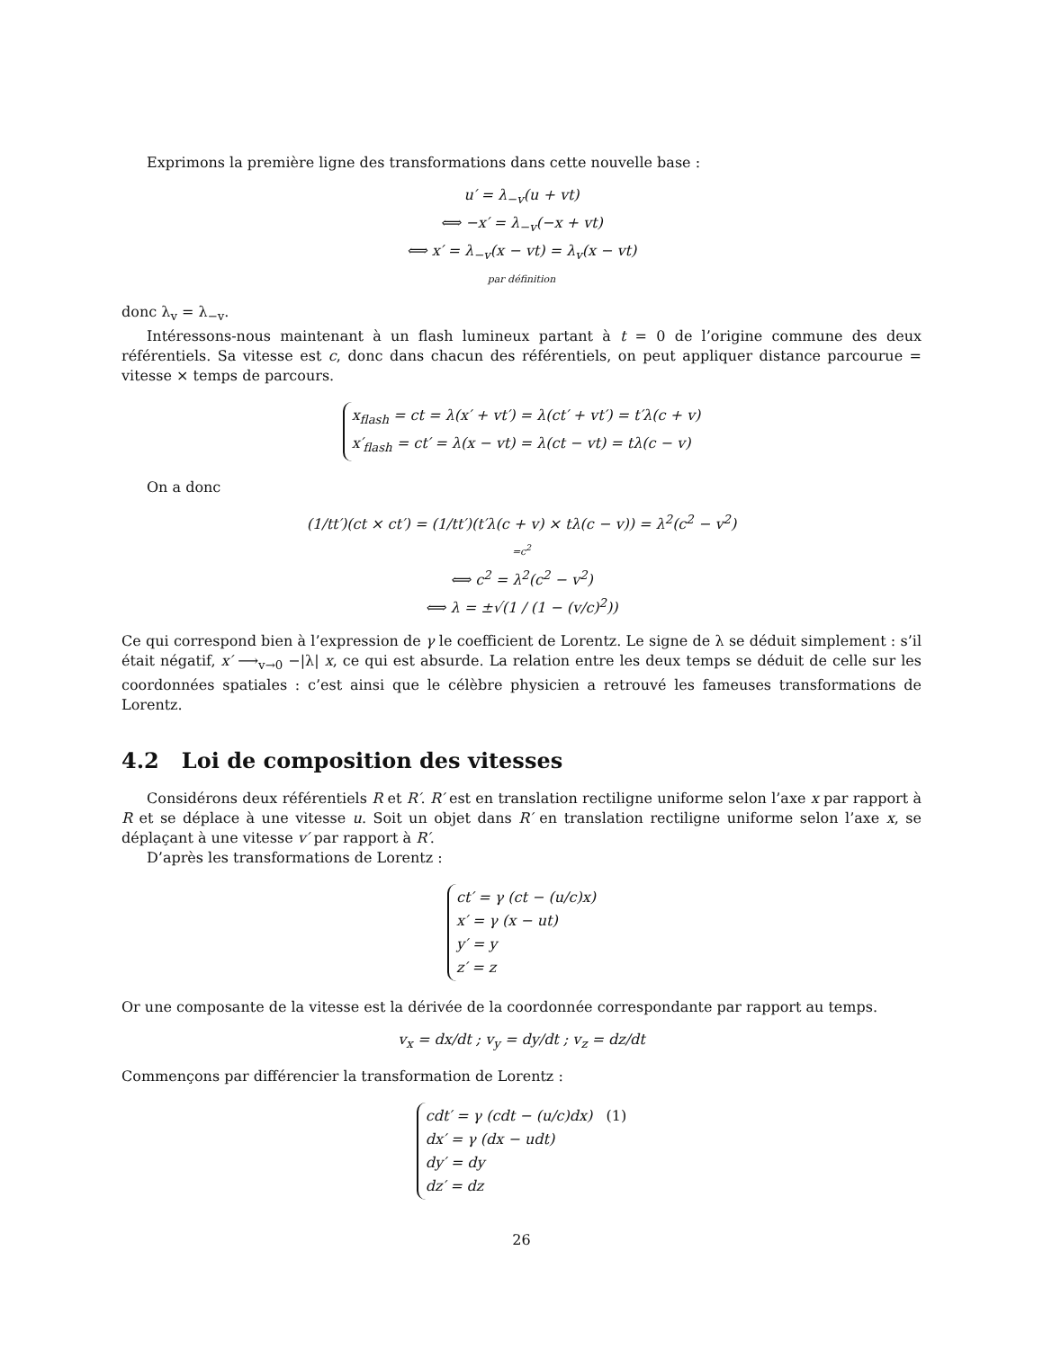Exprimons la première ligne des transformations dans cette nouvelle base :
u′ = λ<sub>−v</sub>(u + vt)
⟺ −x′ = λ<sub>−v</sub>(−x + vt)
⟺ x′ = λ<sub>−v</sub>(x − vt) = λ<sub>v</sub>(x − vt)
par définition
donc λ<sub>v</sub> = λ<sub>−v</sub>.
Intéressons-nous maintenant à un flash lumineux partant à t = 0 de l’origine commune des deux référentiels. Sa vitesse est c, donc dans chacun des référentiels, on peut appliquer distance parcourue = vitesse × temps de parcours.
x<sub>flash</sub> = ct = λ(x′ + vt′) = λ(ct′ + vt′) = t′λ(c + v)
x′<sub>flash</sub> = ct′ = λ(x − vt) = λ(ct − vt) = tλ(c − v)
On a donc
(1/tt′)(ct × ct′) = (1/tt′)(t′λ(c + v) × tλ(c − v)) = λ<sup>2</sup>(c<sup>2</sup> − v<sup>2</sup>)
=c<sup>2</sup>
⟺ c<sup>2</sup> = λ<sup>2</sup>(c<sup>2</sup> − v<sup>2</sup>)
⟺ λ = ±√(1 / (1 − (v/c)<sup>2</sup>))
Ce qui correspond bien à l’expression de γ le coefficient de Lorentz. Le signe de λ se déduit simplement : s’il était négatif, x′ ⟶<sub>v→0</sub> −|λ| x, ce qui est absurde. La relation entre les deux temps se déduit de celle sur les coordonnées spatiales : c’est ainsi que le célèbre physicien a retrouvé les fameuses transformations de Lorentz.
4.2 Loi de composition des vitesses
Considérons deux référentiels R et R′. R′ est en translation rectiligne uniforme selon l’axe x par rapport à R et se déplace à une vitesse u. Soit un objet dans R′ en translation rectiligne uniforme selon l’axe x, se déplaçant à une vitesse v′ par rapport à R′.
D’après les transformations de Lorentz :
ct′ = γ (ct − (u/c)x)
x′ = γ (x − ut)
y′ = y
z′ = z
Or une composante de la vitesse est la dérivée de la coordonnée correspondante par rapport au temps.
v<sub>x</sub> = dx/dt ; v<sub>y</sub> = dy/dt ; v<sub>z</sub> = dz/dt
Commençons par différencier la transformation de Lorentz :
cdt′ = γ (cdt − (u/c)dx) (1)
dx′ = γ (dx − udt)
dy′ = dy
dz′ = dz
26